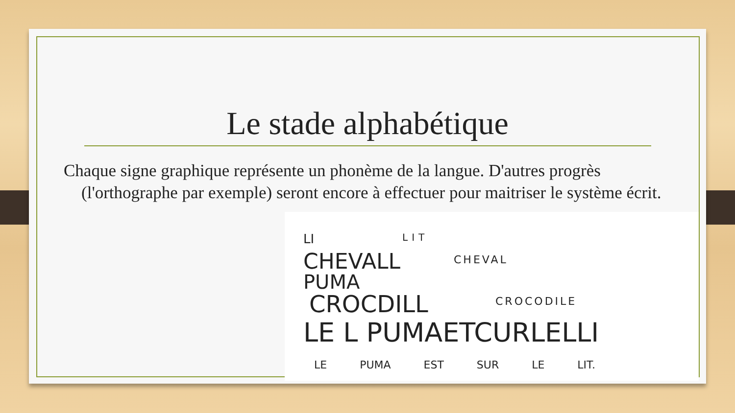Le stade alphabétique
Chaque signe graphique représente un phonème de la langue. D'autres progrès (l'orthographe par exemple) seront encore à effectuer pour maitriser le système écrit.
LI LIT
CHEVALL CHEVAL
PUMA
CROCDILL CROCODILE
LE L PUMAETCURLELLI
LE PUMA EST SUR LE LIT.